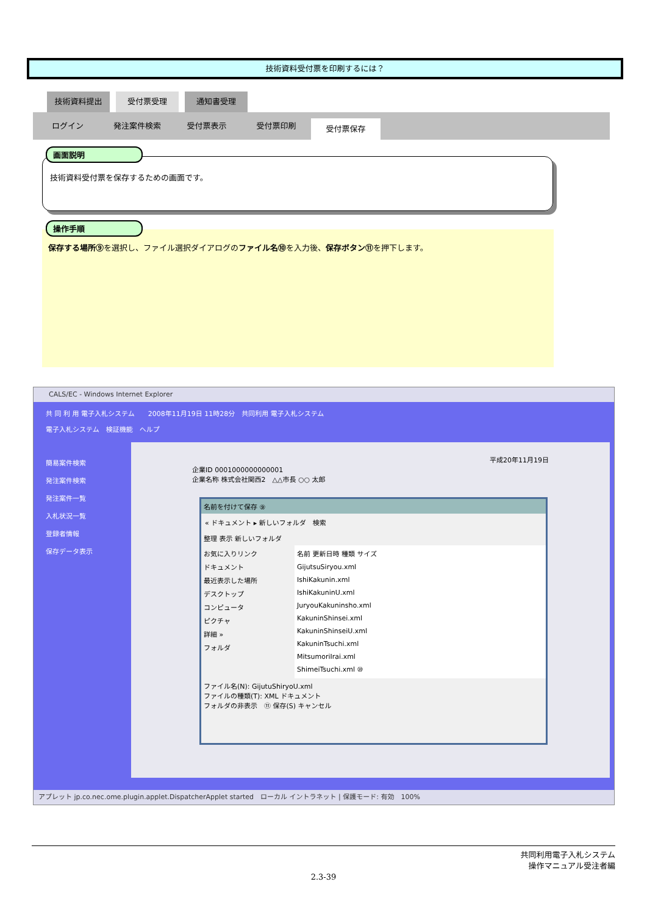技術資料受付票を印刷するには？
技術資料提出 受付票受理 通知書受理
ログイン 発注案件検索 受付票表示 受付票印刷
受付票保存
技術資料受付票を保存するための画面です。
画面説明
保存する場所⑨を選択し、ファイル選択ダイアログのファイル名⑩を入力後、保存ボタン⑪を押下します。
操作手順
CALS/EC - Windows Internet Explorer
共 同 利 用 電子入札システム　　2008年11月19日 11時28分　共同利用 電子入札システム
電子入札システム　検証機能　ヘルプ
簡易案件検索
発注案件検索
発注案件一覧
入札状況一覧
登録者情報
保存データ表示
平成20年11月19日
企業ID 0001000000000001
企業名称 株式会社関西2　△△市長 ○○ 太郎
名前を付けて保存 ⑨
« ドキュメント ▸ 新しいフォルダ　検索
整理 表示 新しいフォルダ
お気に入りリンク
ドキュメント
最近表示した場所
デスクトップ
コンピュータ
ピクチャ
詳細 »
フォルダ
名前 更新日時 種類 サイズ
GijutsuSiryou.xml
IshiKakunin.xml
IshiKakuninU.xml
JuryouKakuninsho.xml
KakuninShinsei.xml
KakuninShinseiU.xml
KakuninTsuchi.xml
MitsumoriIrai.xml
ShimeiTsuchi.xml ⑩
ファイル名(N): GijutuShiryoU.xml
ファイルの種類(T): XML ドキュメント
フォルダの非表示　⑪ 保存(S) キャンセル
アプレット jp.co.nec.ome.plugin.applet.DispatcherApplet started　ローカル イントラネット | 保護モード: 有効　100%
共同利用電子入札システム
操作マニュアル受注者編
2.3-39